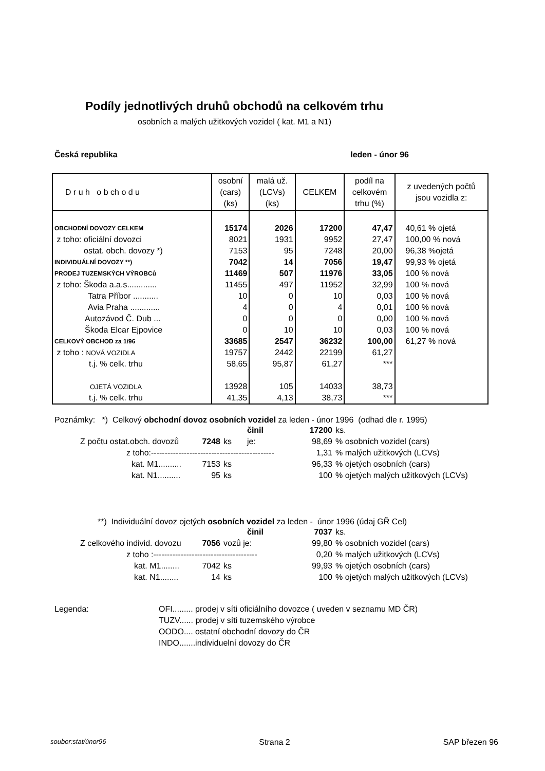Podíly jednotlivých druhů obchodů na celkovém trhu
osobních a malých užitkových vozidel ( kat. M1 a N1)
Česká republika leden - únor 96
| D r u h o b ch o d u | osobní (cars) (ks) | malá už. (LCVs) (ks) | CELKEM | podíl na celkovém trhu (%) | z uvedených počtů jsou vozidla z: |
| --- | --- | --- | --- | --- | --- |
| OBCHODNÍ DOVOZY CELKEM | 15174 | 2026 | 17200 | 47,47 | 40,61 % ojetá |
| z toho: oficiální dovozci | 8021 | 1931 | 9952 | 27,47 | 100,00 % nová |
| ostat. obch. dovozy *) | 7153 | 95 | 7248 | 20,00 | 96,38 %ojetá |
| INDIVIDUÁLNÍ DOVOZY **) | 7042 | 14 | 7056 | 19,47 | 99,93 % ojetá |
| PRODEJ TUZEMSKÝCH VÝROBCů | 11469 | 507 | 11976 | 33,05 | 100 % nová |
| z toho: Škoda a.a.s............. | 11455 | 497 | 11952 | 32,99 | 100 % nová |
| Tatra Příbor ........... | 10 | 0 | 10 | 0,03 | 100 % nová |
| Avia Praha ............. | 4 | 0 | 4 | 0,01 | 100 % nová |
| Autozávod Č. Dub ... | 0 | 0 | 0 | 0,00 | 100 % nová |
| Škoda Elcar Ejpovice | 0 | 10 | 10 | 0,03 | 100 % nová |
| CELKOVÝ OBCHOD za 1/96 | 33685 | 2547 | 36232 | 100,00 | 61,27 % nová |
| z toho : NOVÁ VOZIDLA | 19757 | 2442 | 22199 | 61,27 | |
| t.j. % celk. trhu | 58,65 | 95,87 | 61,27 | *** | |
| OJETÁ VOZIDLA | 13928 | 105 | 14033 | 38,73 | |
| t.j. % celk. trhu | 41,35 | 4,13 | 38,73 | *** | |
Poznámky: *) Celkový obchodní dovoz osobních vozidel za leden - únor 1996 (odhad dle r. 1995)
| | | činil | 17200 | ks. |
| Z počtu ostat.obch. dovozů 7248 | ks | je: | 98,69 | % osobních vozidel (cars) |
| z toho:--------------------------------------------- | | | 1,31 | % malých užitkových (LCVs) |
| kat. M1.......... 7153 | ks | | 96,33 | % ojetých osobních (cars) |
| kat. N1.......... 95 | ks | | 100 | % ojetých malých užitkových (LCVs) |
**) Individuální dovoz ojetých osobních vozidel za leden - únor 1996 (údaj GŘ Cel)
| | | činil | 7037 | ks. |
| Z celkového individ. dovozu 7056 | vozů je: | | 99,80 | % osobních vozidel (cars) |
| z toho :-------------------------------------- | | | 0,20 | % malých užitkových (LCVs) |
| kat. M1........ 7042 | ks | | 99,93 | % ojetých osobních (cars) |
| kat. N1........ 14 | ks | | 100 | % ojetých malých užitkových (LCVs) |
| Legenda: | OFI......... prodej v síti oficiálního dovozce ( uveden v seznamu MD ČR) |
| | TUZV...... prodej v síti tuzemského výrobce |
| | OODO.... ostatní obchodní dovozy do ČR |
| | INDO.......individuelní dovozy do ČR |
soubor:stat/únor96 Strana 2 SAP březen 96